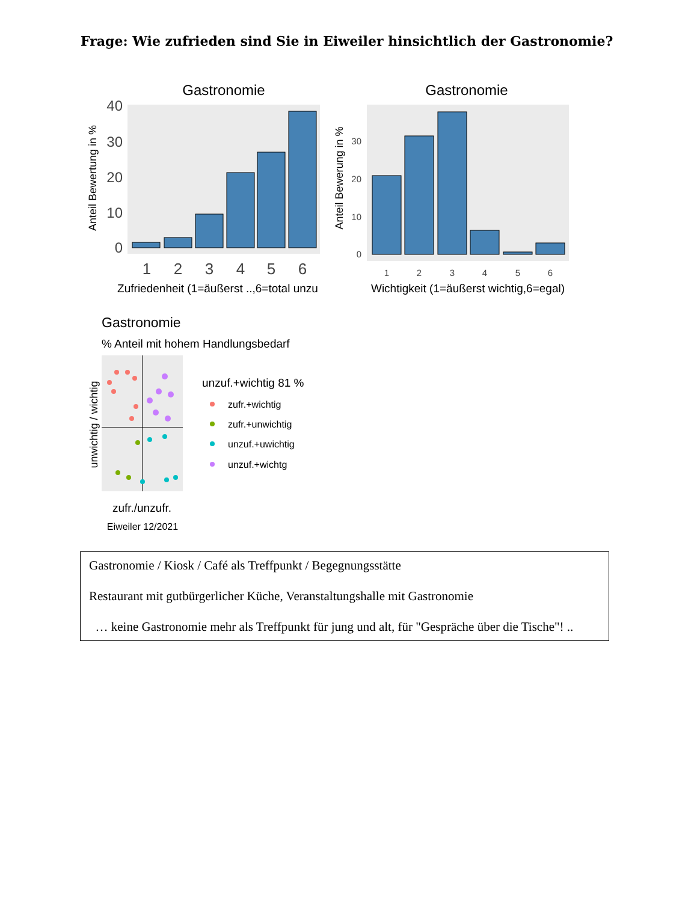Frage: Wie zufrieden sind Sie in Eiweiler hinsichtlich der Gastronomie?
Gastronomie
40
30
20
10
0
1
2
3
4
5
6
Zufriedenheit (1=äußerst ..,6=total unzu
Anteil Bewertung in %
Gastronomie
30
20
10
0
1
2
3
4
5
6
Wichtigkeit (1=äußerst wichtig,6=egal)
Anteil Bewerung in %
Gastronomie
% Anteil mit hohem Handlungsbedarf
zufr./unzufr.
Eiweiler 12/2021
unwichtig / wichtig
unzuf.+wichtig 81 %
zufr.+wichtig
zufr.+unwichtig
unzuf.+uwichtig
unzuf.+wichtg
Gastronomie / Kiosk / Café als Treffpunkt / Begegnungsstätte
Restaurant mit gutbürgerlicher Küche, Veranstaltungshalle mit Gastronomie
… keine Gastronomie mehr als Treffpunkt für jung und alt, für "Gespräche über die Tische"! ..